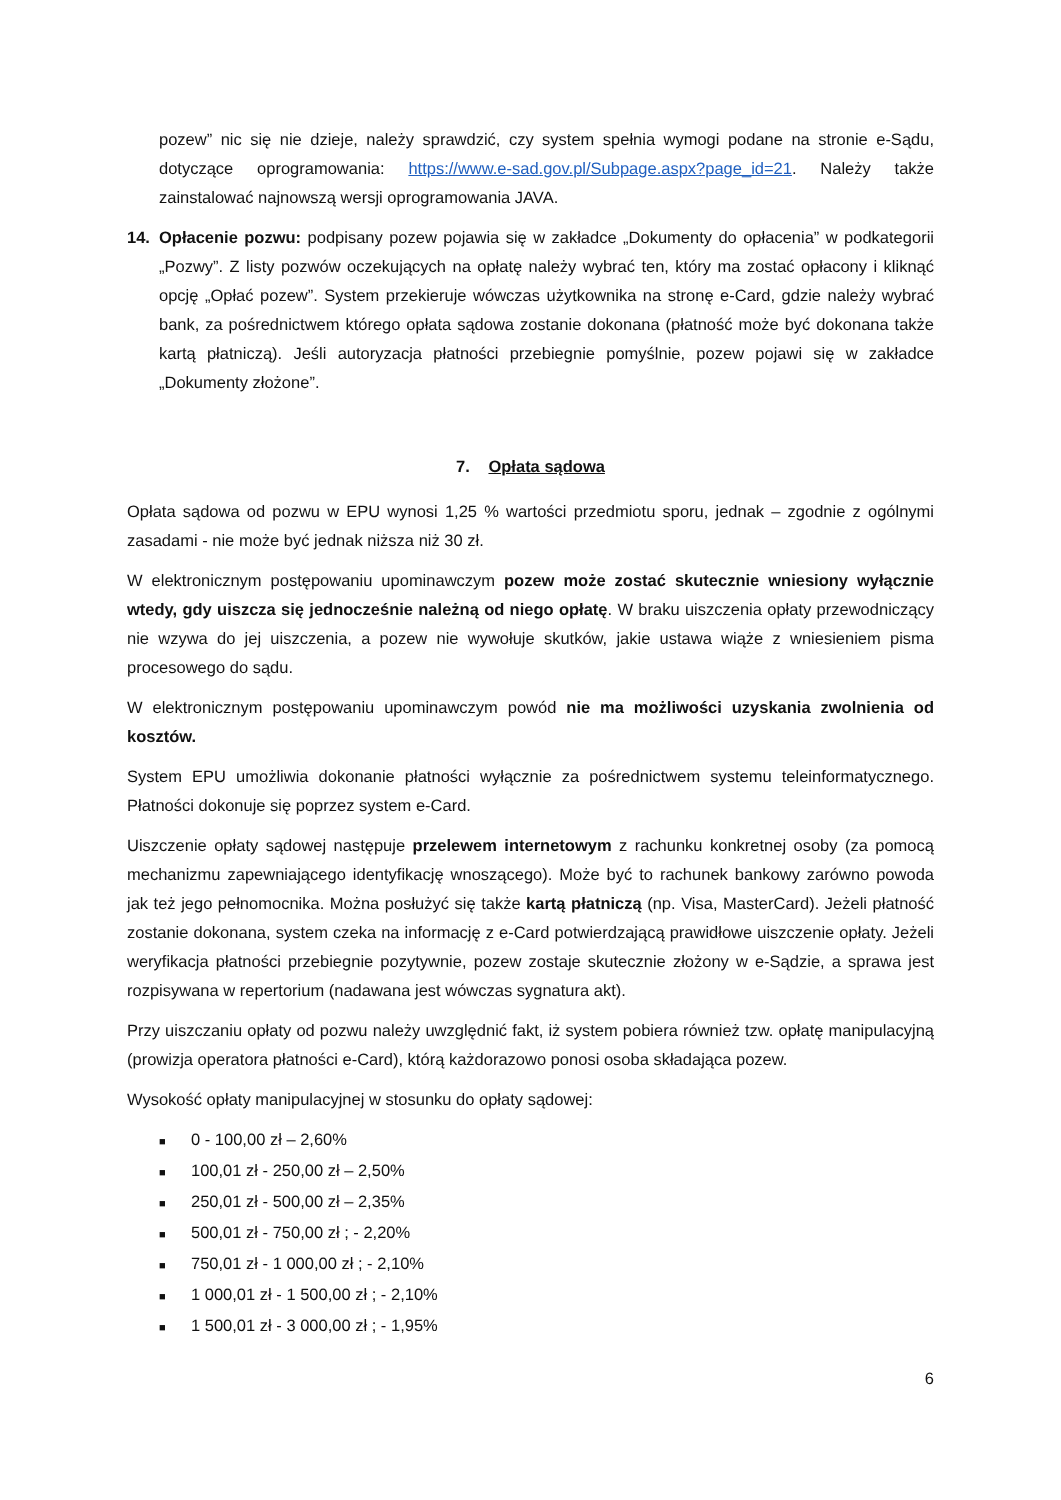pozew” nic się nie dzieje, należy sprawdzić, czy system spełnia wymogi podane na stronie e-Sądu, dotyczące oprogramowania: https://www.e-sad.gov.pl/Subpage.aspx?page_id=21. Należy także zainstalować najnowszą wersji oprogramowania JAVA.
14. Opłacenie pozwu: podpisany pozew pojawia się w zakładce „Dokumenty do opłacenia” w podkategorii „Pozwy”. Z listy pozwów oczekujących na opłatę należy wybrać ten, który ma zostać opłacony i kliknąć opcję „Opłać pozew”. System przekieruje wówczas użytkownika na stronę e-Card, gdzie należy wybrać bank, za pośrednictwem którego opłata sądowa zostanie dokonana (płatność może być dokonana także kartą płatniczą). Jeśli autoryzacja płatności przebiegnie pomyślnie, pozew pojawi się w zakładce „Dokumenty złożone”.
7. Opłata sądowa
Opłata sądowa od pozwu w EPU wynosi 1,25 % wartości przedmiotu sporu, jednak – zgodnie z ogólnymi zasadami - nie może być jednak niższa niż 30 zł.
W elektronicznym postępowaniu upominawczym pozew może zostać skutecznie wniesiony wyłącznie wtedy, gdy uiszcza się jednocześnie należną od niego opłatę. W braku uiszczenia opłaty przewodniczący nie wzywa do jej uiszczenia, a pozew nie wywołuje skutków, jakie ustawa wiąże z wniesieniem pisma procesowego do sądu.
W elektronicznym postępowaniu upominawczym powód nie ma możliwości uzyskania zwolnienia od kosztów.
System EPU umożliwia dokonanie płatności wyłącznie za pośrednictwem systemu teleinformatycznego. Płatności dokonuje się poprzez system e-Card.
Uiszczenie opłaty sądowej następuje przelewem internetowym z rachunku konkretnej osoby (za pomocą mechanizmu zapewniającego identyfikację wnoszącego). Może być to rachunek bankowy zarówno powoda jak też jego pełnomocnika. Można posłużyć się także kartą płatniczą (np. Visa, MasterCard). Jeżeli płatność zostanie dokonana, system czeka na informację z e-Card potwierdzającą prawidłowe uiszczenie opłaty. Jeżeli weryfikacja płatności przebiegnie pozytywnie, pozew zostaje skutecznie złożony w e-Sądzie, a sprawa jest rozpisywana w repertorium (nadawana jest wówczas sygnatura akt).
Przy uiszczaniu opłaty od pozwu należy uwzględnić fakt, iż system pobiera również tzw. opłatę manipulacyjną (prowizja operatora płatności e-Card), którą każdorazowo ponosi osoba składająca pozew.
Wysokość opłaty manipulacyjnej w stosunku do opłaty sądowej:
■ 0 - 100,00 zł – 2,60%
■ 100,01 zł - 250,00 zł – 2,50%
■ 250,01 zł - 500,00 zł – 2,35%
■ 500,01 zł - 750,00 zł ; - 2,20%
■ 750,01 zł - 1 000,00 zł ; - 2,10%
■ 1 000,01 zł - 1 500,00 zł ; - 2,10%
■ 1 500,01 zł - 3 000,00 zł ; - 1,95%
6